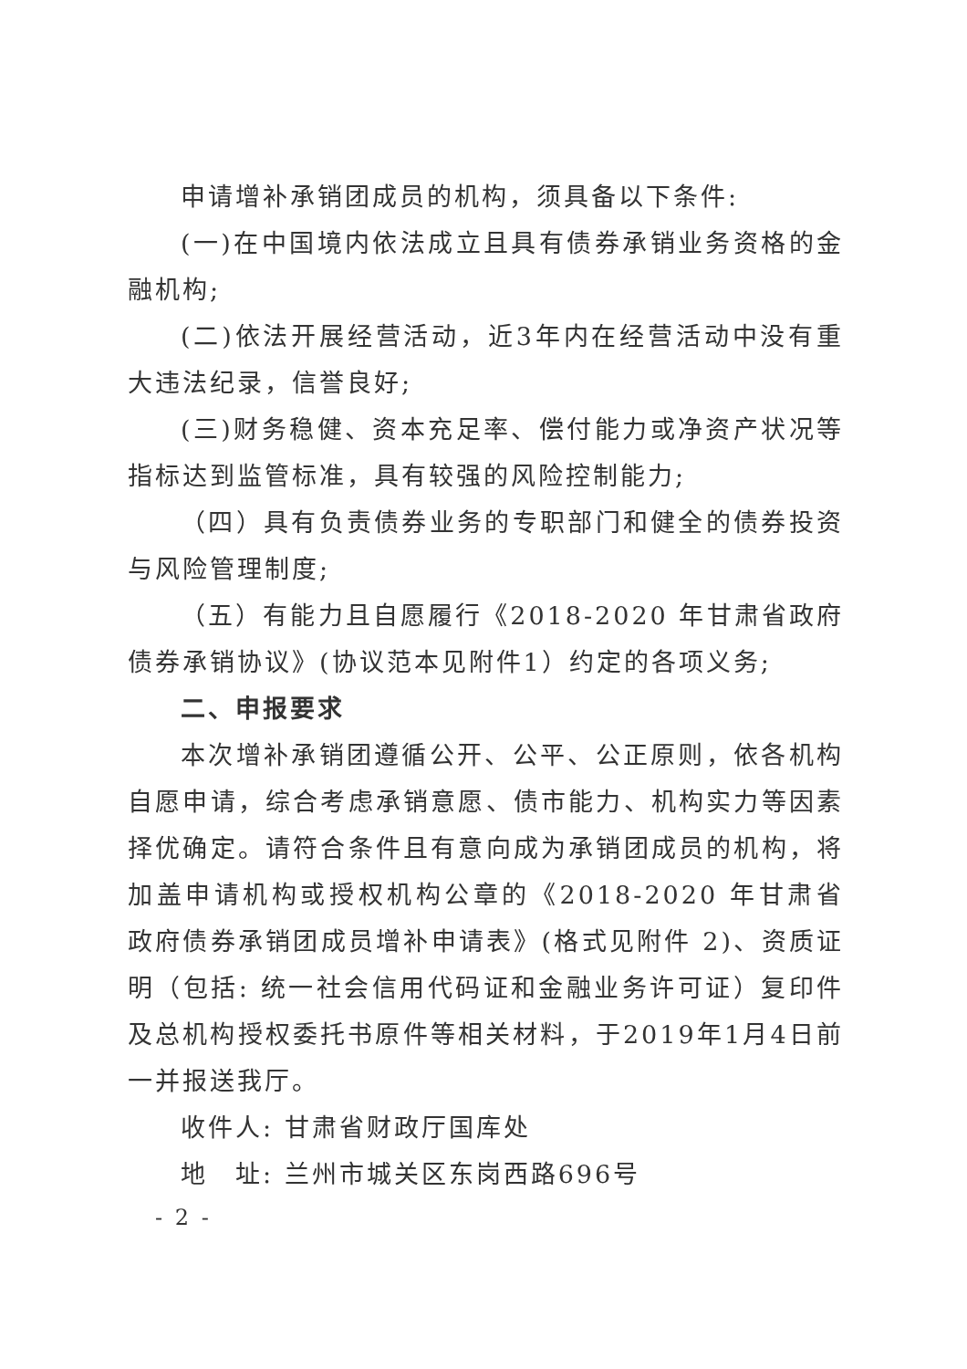申请增补承销团成员的机构，须具备以下条件:
(一)在中国境内依法成立且具有债券承销业务资格的金融机构;
(二)依法开展经营活动，近3年内在经营活动中没有重大违法纪录，信誉良好;
(三)财务稳健、资本充足率、偿付能力或净资产状况等指标达到监管标准，具有较强的风险控制能力;
（四）具有负责债券业务的专职部门和健全的债券投资与风险管理制度;
（五）有能力且自愿履行《2018-2020 年甘肃省政府债券承销协议》(协议范本见附件1）约定的各项义务;
二、申报要求
本次增补承销团遵循公开、公平、公正原则，依各机构自愿申请，综合考虑承销意愿、债市能力、机构实力等因素择优确定。请符合条件且有意向成为承销团成员的机构，将加盖申请机构或授权机构公章的《2018-2020 年甘肃省政府债券承销团成员增补申请表》(格式见附件 2)、资质证明（包括: 统一社会信用代码证和金融业务许可证）复印件及总机构授权委托书原件等相关材料，于2019年1月4日前一并报送我厅。
收件人: 甘肃省财政厅国库处
地　址: 兰州市城关区东岗西路696号
- 2 -